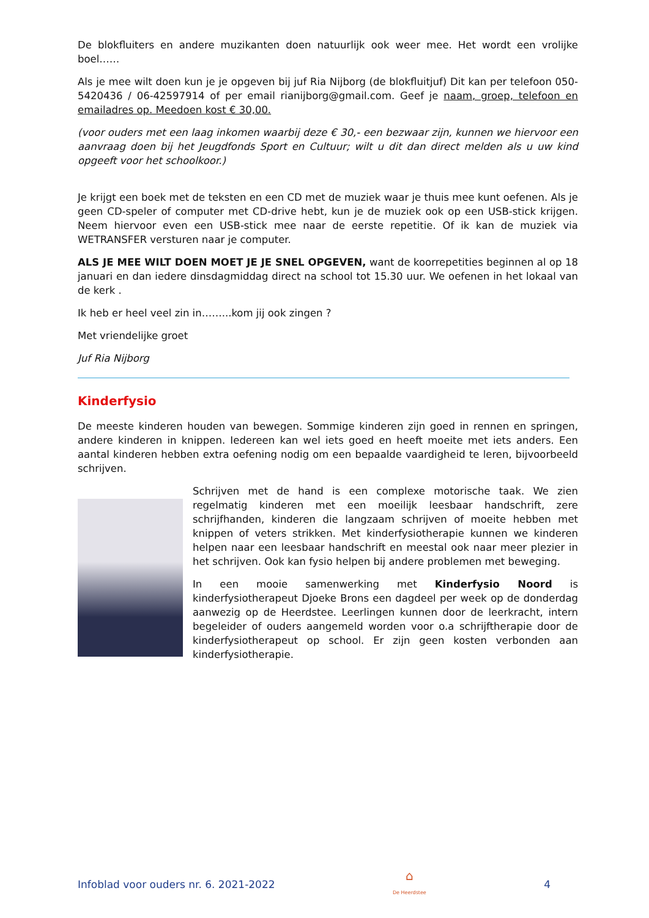De blokfluiters en andere muzikanten doen natuurlijk ook weer mee. Het wordt een vrolijke boel……
Als je mee wilt doen kun je je opgeven bij juf Ria Nijborg (de blokfluitjuf) Dit kan per telefoon 050-5420436 / 06-42597914 of per email rianijborg@gmail.com. Geef je naam, groep, telefoon en emailadres op. Meedoen kost € 30,00.
(voor ouders met een laag inkomen waarbij deze € 30,- een bezwaar zijn, kunnen we hiervoor een aanvraag doen bij het Jeugdfonds Sport en Cultuur; wilt u dit dan direct melden als u uw kind opgeeft voor het schoolkoor.)
Je krijgt een boek met de teksten en een CD met de muziek waar je thuis mee kunt oefenen. Als je geen CD-speler of computer met CD-drive hebt, kun je de muziek ook op een USB-stick krijgen. Neem hiervoor even een USB-stick mee naar de eerste repetitie. Of ik kan de muziek via WETRANSFER versturen naar je computer.
ALS JE MEE WILT DOEN MOET JE JE SNEL OPGEVEN, want de koorrepetities beginnen al op 18 januari en dan iedere dinsdagmiddag direct na school tot 15.30 uur. We oefenen in het lokaal van de kerk .
Ik heb er heel veel zin in……...kom jij ook zingen ?
Met vriendelijke groet
Juf Ria Nijborg
Kinderfysio
De meeste kinderen houden van bewegen. Sommige kinderen zijn goed in rennen en springen, andere kinderen in knippen. Iedereen kan wel iets goed en heeft moeite met iets anders. Een aantal kinderen hebben extra oefening nodig om een bepaalde vaardigheid te leren, bijvoorbeeld schrijven.
Schrijven met de hand is een complexe motorische taak. We zien regelmatig kinderen met een moeilijk leesbaar handschrift, zere schrijfhanden, kinderen die langzaam schrijven of moeite hebben met knippen of veters strikken. Met kinderfysiotherapie kunnen we kinderen helpen naar een leesbaar handschrift en meestal ook naar meer plezier in het schrijven. Ook kan fysio helpen bij andere problemen met beweging.
In een mooie samenwerking met Kinderfysio Noord is kinderfysiotherapeut Djoeke Brons een dagdeel per week op de donderdag aanwezig op de Heerdstee. Leerlingen kunnen door de leerkracht, intern begeleider of ouders aangemeld worden voor o.a schrijftherapie door de kinderfysiotherapeut op school. Er zijn geen kosten verbonden aan kinderfysiotherapie.
Infoblad voor ouders nr. 6. 2021-2022 ⌂
De Heerdstee 4